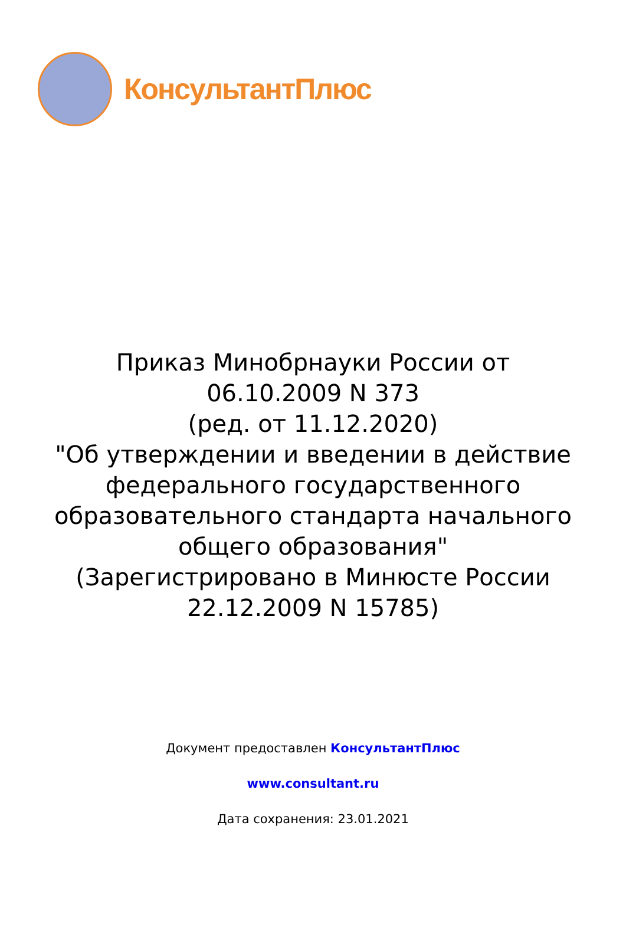КонсультантПлюс
Приказ Минобрнауки России от 06.10.2009 N 373
(ред. от 11.12.2020)
"Об утверждении и введении в действие федерального государственного образовательного стандарта начального общего образования"
(Зарегистрировано в Минюсте России 22.12.2009 N 15785)
Документ предоставлен КонсультантПлюс
www.consultant.ru
Дата сохранения: 23.01.2021